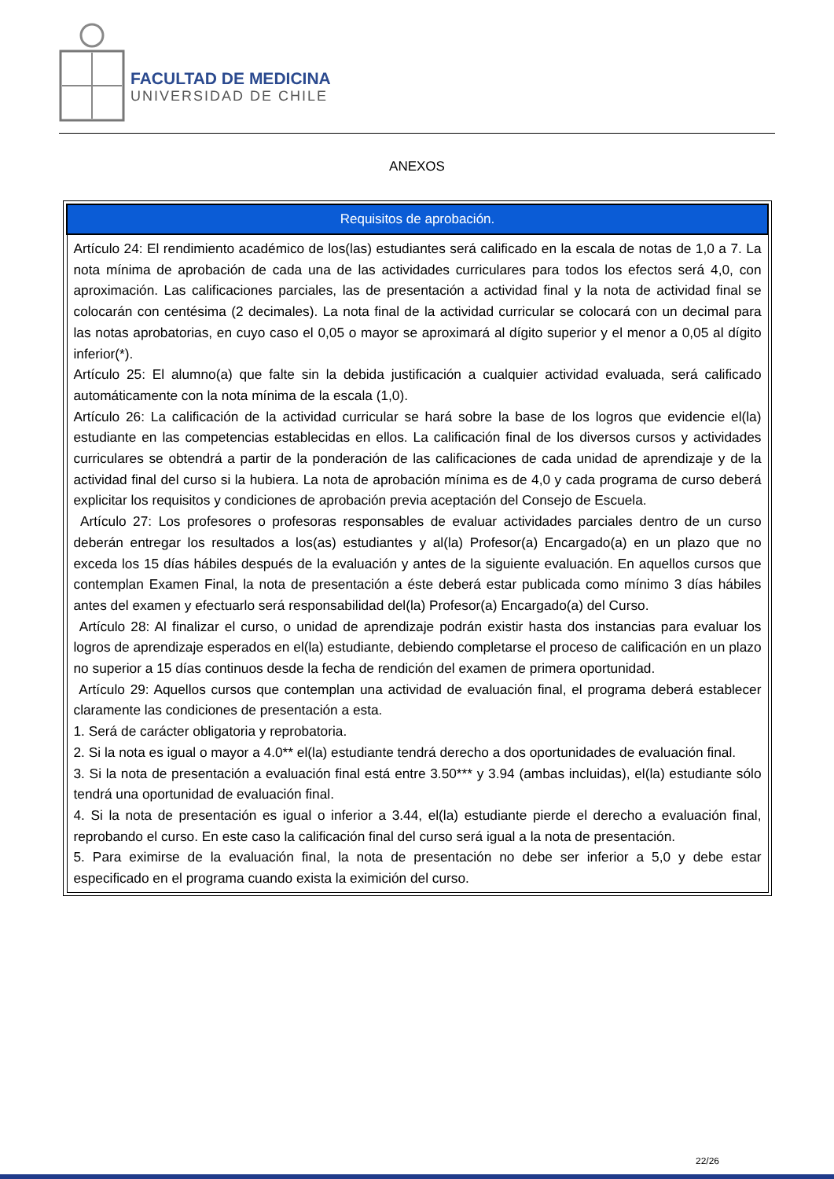FACULTAD DE MEDICINA
UNIVERSIDAD DE CHILE
ANEXOS
| Requisitos de aprobación. |
| --- |
| Artículo 24: El rendimiento académico de los(las) estudiantes será calificado en la escala de notas de 1,0 a 7. La nota mínima de aprobación de cada una de las actividades curriculares para todos los efectos será 4,0, con aproximación. Las calificaciones parciales, las de presentación a actividad final y la nota de actividad final se colocarán con centésima (2 decimales). La nota final de la actividad curricular se colocará con un decimal para las notas aprobatorias, en cuyo caso el 0,05 o mayor se aproximará al dígito superior y el menor a 0,05 al dígito inferior(*). Artículo 25: El alumno(a) que falte sin la debida justificación a cualquier actividad evaluada, será calificado automáticamente con la nota mínima de la escala (1,0). Artículo 26: La calificación de la actividad curricular se hará sobre la base de los logros que evidencie el(la) estudiante en las competencias establecidas en ellos. La calificación final de los diversos cursos y actividades curriculares se obtendrá a partir de la ponderación de las calificaciones de cada unidad de aprendizaje y de la actividad final del curso si la hubiera. La nota de aprobación mínima es de 4,0 y cada programa de curso deberá explicitar los requisitos y condiciones de aprobación previa aceptación del Consejo de Escuela. Artículo 27: Los profesores o profesoras responsables de evaluar actividades parciales dentro de un curso deberán entregar los resultados a los(as) estudiantes y al(la) Profesor(a) Encargado(a) en un plazo que no exceda los 15 días hábiles después de la evaluación y antes de la siguiente evaluación. En aquellos cursos que contemplan Examen Final, la nota de presentación a éste deberá estar publicada como mínimo 3 días hábiles antes del examen y efectuarlo será responsabilidad del(la) Profesor(a) Encargado(a) del Curso. Artículo 28: Al finalizar el curso, o unidad de aprendizaje podrán existir hasta dos instancias para evaluar los logros de aprendizaje esperados en el(la) estudiante, debiendo completarse el proceso de calificación en un plazo no superior a 15 días continuos desde la fecha de rendición del examen de primera oportunidad. Artículo 29: Aquellos cursos que contemplan una actividad de evaluación final, el programa deberá establecer claramente las condiciones de presentación a esta. 1. Será de carácter obligatoria y reprobatoria. 2. Si la nota es igual o mayor a 4.0** el(la) estudiante tendrá derecho a dos oportunidades de evaluación final. 3. Si la nota de presentación a evaluación final está entre 3.50*** y 3.94 (ambas incluidas), el(la) estudiante sólo tendrá una oportunidad de evaluación final. 4. Si la nota de presentación es igual o inferior a 3.44, el(la) estudiante pierde el derecho a evaluación final, reprobando el curso. En este caso la calificación final del curso será igual a la nota de presentación. 5. Para eximirse de la evaluación final, la nota de presentación no debe ser inferior a 5,0 y debe estar especificado en el programa cuando exista la eximición del curso. |
22/26